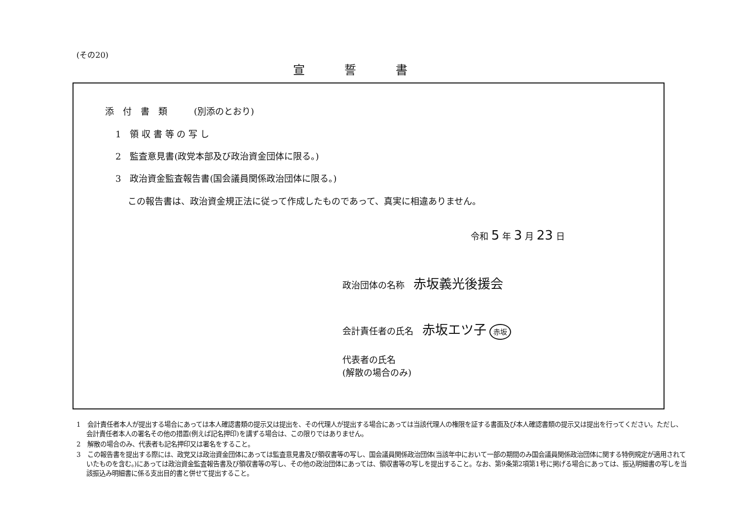(その20)
宣誓書
添　付　書　類　　　(別添のとおり)
1　領 収 書 等 の 写 し
2　監査意見書(政党本部及び政治資金団体に限る。)
3　政治資金監査報告書(国会議員関係政治団体に限る。)
この報告書は、政治資金規正法に従って作成したものであって、真実に相違ありません。
令和 5 年 3 月 23 日
政治団体の名称　赤坂義光後援会
会計責任者の氏名　赤坂エツ子 赤坂
代表者の氏名
(解散の場合のみ)
1　会計責任者本人が提出する場合にあっては本人確認書類の提示又は提出を、その代理人が提出する場合にあっては当該代理人の権限を証する書面及び本人確認書類の提示又は提出を行ってください。ただし、会計責任者本人の署名その他の措置(例えば記名押印)を講ずる場合は、この限りではありません。
2　解散の場合のみ、代表者も記名押印又は署名をすること。
3　この報告書を提出する際には、政党又は政治資金団体にあっては監査意見書及び領収書等の写し、国会議員関係政治団体(当該年中において一部の期間のみ国会議員関係政治団体に関する特例規定が適用されていたものを含む。)にあっては政治資金監査報告書及び領収書等の写し、その他の政治団体にあっては、領収書等の写しを提出すること。なお、第9条第2項第1号に掲げる場合にあっては、振込明細書の写しを当該振込み明細書に係る支出目的書と併せて提出すること。